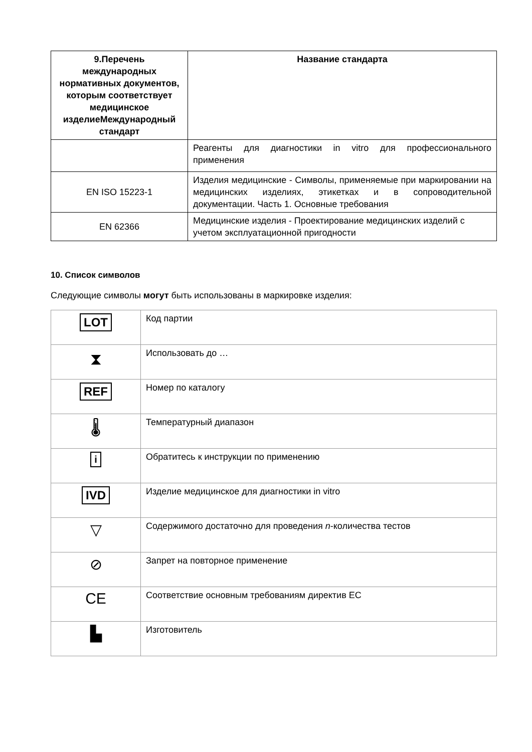| 9.Перечень международных нормативных документов, которым соответствует медицинское изделиеМеждународный стандарт | Название стандарта |
| --- | --- |
| | Реагенты для диагностики in vitro для профессионального применения |
| EN ISO 15223-1 | Изделия медицинские - Символы, применяемые при маркировании на медицинских изделиях, этикетках и в сопроводительной документации. Часть 1. Основные требования |
| EN 62366 | Медицинские изделия - Проектирование медицинских изделий с учетом эксплуатационной пригодности |
10. Список символов
Следующие символы могут быть использованы в маркировке изделия:
| LOT | Код партии |
| ⧗ | Использовать до … |
| REF | Номер по каталогу |
| 🌡 | Температурный диапазон |
| i | Обратитесь к инструкции по применению |
| IVD | Изделие медицинское для диагностики in vitro |
| ▽ | Содержимого достаточно для проведения n -количества тестов |
| ⊘ | Запрет на повторное применение |
| CE | Соответствие основным требованиям директив ЕС |
| ▙ | Изготовитель |